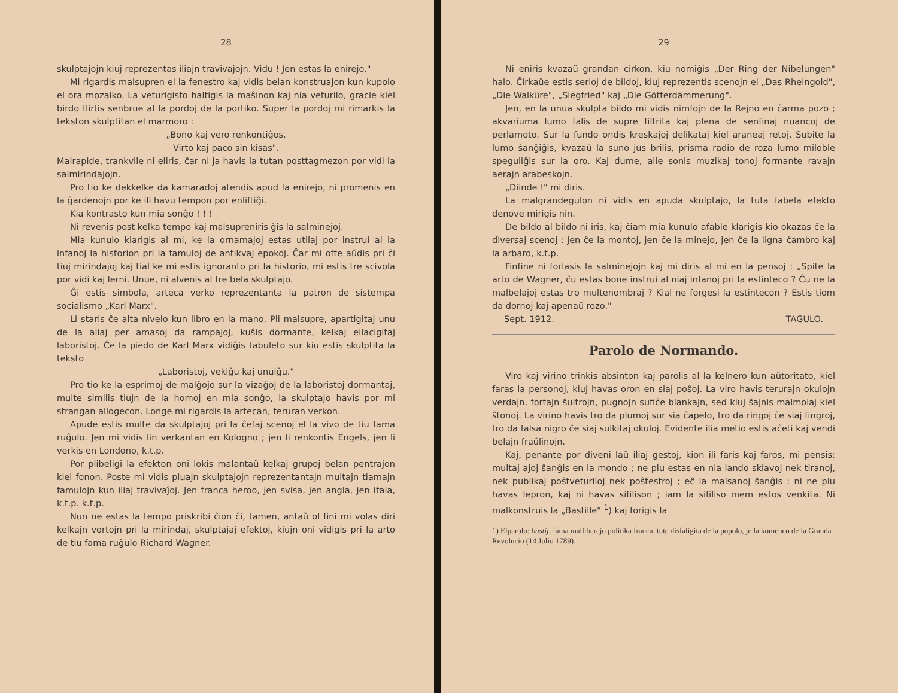28
skulptajojn kiuj reprezentas iliajn travivajojn. Vidu ! Jen estas la enirejo."
Mi rigardis malsupren el la fenestro kaj vidis belan konstruajon kun kupolo el ora mozaiko. La veturigisto haltigis la maŝinon kaj nia veturilo, gracie kiel birdo flirtis senbrue al la pordoj de la portiko. Super la pordoj mi rimarkis la tekston skulptitan el marmoro :
„Bono kaj vero renkontiĝos,
Virto kaj paco sin kisas".
Malrapide, trankvile ni eliris, ĉar ni ja havis la tutan posttagmezon por vidi la salmirindajojn.
Pro tio ke dekkelke da kamaradoj atendis apud la enirejo, ni promenis en la ĝardenojn por ke ili havu tempon por enliftiĝi.
Kia kontrasto kun mia sonĝo ! ! !
Ni revenis post kelka tempo kaj malsupreniris ĝis la salminejoj.
Mia kunulo klarigis al mi, ke la ornamajoj estas utilaj por instrui al la infanoj la historion pri la famuloj de antikvaj epokoj. Ĉar mi ofte aŭdis pri ĉi tiuj mirindajoj kaj tial ke mi estis ignoranto pri la historio, mi estis tre scivola por vidi kaj lerni. Unue, ni alvenis al tre bela skulptajo.
Ĝi estis simbola, arteca verko reprezentanta la patron de sistempa socialismo „Karl Marx".
Li staris ĉe alta nivelo kun libro en la mano. Pli malsupre, apartigitaj unu de la aliaj per amasoj da rampajoj, kuŝis dormante, kelkaj ellacigitaj laboristoj. Ĉe la piedo de Karl Marx vidiĝis tabuleto sur kiu estis skulptita la teksto
„Laboristoj, vekiĝu kaj unuiĝu."
Pro tio ke la esprimoj de malĝojo sur la vizaĝoj de la laboristoj dormantaj, multe similis tiujn de la homoj en mia sonĝo, la skulptajo havis por mi strangan allogecon. Longe mi rigardis la artecan, teruran verkon.
Apude estis multe da skulptajoj pri la ĉefaj scenoj el la vivo de tiu fama ruĝulo. Jen mi vidis lin verkantan en Kologno ; jen li renkontis Engels, jen li verkis en Londono, k.t.p.
Por plibeligi la efekton oni lokis malantaŭ kelkaj grupoj belan pentrajon kiel fonon. Poste mi vidis pluajn skulptajojn reprezentantajn multajn tiamajn famulojn kun iliaj travivaĵoj. Jen franca heroo, jen svisa, jen angla, jen itala, k.t.p. k.t.p.
Nun ne estas la tempo priskribi ĉion ĉi, tamen, antaŭ ol fini mi volas diri kelkajn vortojn pri la mirindaj, skulptajaj efektoj, kiujn oni vidigis pri la arto de tiu fama ruĝulo Richard Wagner.
29
Ni eniris kvazaŭ grandan cirkon, kiu nomiĝis „Der Ring der Nibelungen" halo. Ĉirkaŭe estis serioj de bildoj, kiuj reprezentis scenojn el „Das Rheingold", „Die Walküre", „Siegfried" kaj „Die Götterdämmerung".
Jen, en la unua skulpta bildo mi vidis nimfojn de la Rejno en ĉarma pozo ; akvariuma lumo falis de supre filtrita kaj plena de senfinaj nuancoj de perlamoto. Sur la fundo ondis kreskajoj delikataj kiel araneaj retoj. Subite la lumo ŝanĝiĝis, kvazaŭ la suno jus brilis, prisma radio de roza lumo miloble speguliĝis sur la oro. Kaj dume, alie sonis muzikaj tonoj formante ravajn aerajn arabeskojn.
„Diinde !" mi diris.
La malgrandegulon ni vidis en apuda skulptajo, la tuta fabela efekto denove mirigis nin.
De bildo al bildo ni iris, kaj ĉiam mia kunulo afable klarigis kio okazas ĉe la diversaj scenoj : jen ĉe la montoj, jen ĉe la minejo, jen ĉe la ligna ĉambro kaj la arbaro, k.t.p.
Finfine ni forlasis la salminejojn kaj mi diris al mi en la pensoj : „Spite la arto de Wagner, ĉu estas bone instrui al niaj infanoj pri la estinteco ? Ĉu ne la malbelajoj estas tro multenombraj ? Kial ne forgesi la estintecon ? Estis tiom da dornoj kaj apenaŭ rozo."
Sept. 1912. TAGULO.
Parolo de Normando.
Viro kaj virino trinkis absinton kaj parolis al la kelnero kun aŭtoritato, kiel faras la personoj, kiuj havas oron en siaj poŝoj. La viro havis terurajn okulojn verdajn, fortajn ŝultrojn, pugnojn sufiĉe blankajn, sed kiuj ŝajnis malmolaj kiel ŝtonoj. La virino havis tro da plumoj sur sia ĉapelo, tro da ringoj ĉe siaj fingroj, tro da falsa nigro ĉe siaj sulkitaj okuloj. Evidente ilia metio estis aĉeti kaj vendi belajn fraŭlinojn.
Kaj, penante por diveni laŭ iliaj gestoj, kion ili faris kaj faros, mi pensis: multaj ajoj ŝanĝis en la mondo ; ne plu estas en nia lando sklavoj nek tiranoj, nek publikaj poŝtveturiloj nek poŝtestroj ; eĉ la malsanoj ŝanĝis : ni ne plu havas lepron, kaj ni havas sifilison ; iam la sifiliso mem estos venkita. Ni malkonstruis la „Bastille" <sup>1</sup>) kaj forigis la
1) Elparolu: bastij; fama malliberejo politika franca, tute disfaligita de la popolo, je la komenco de la Granda Revolucio (14 Julio 1789).